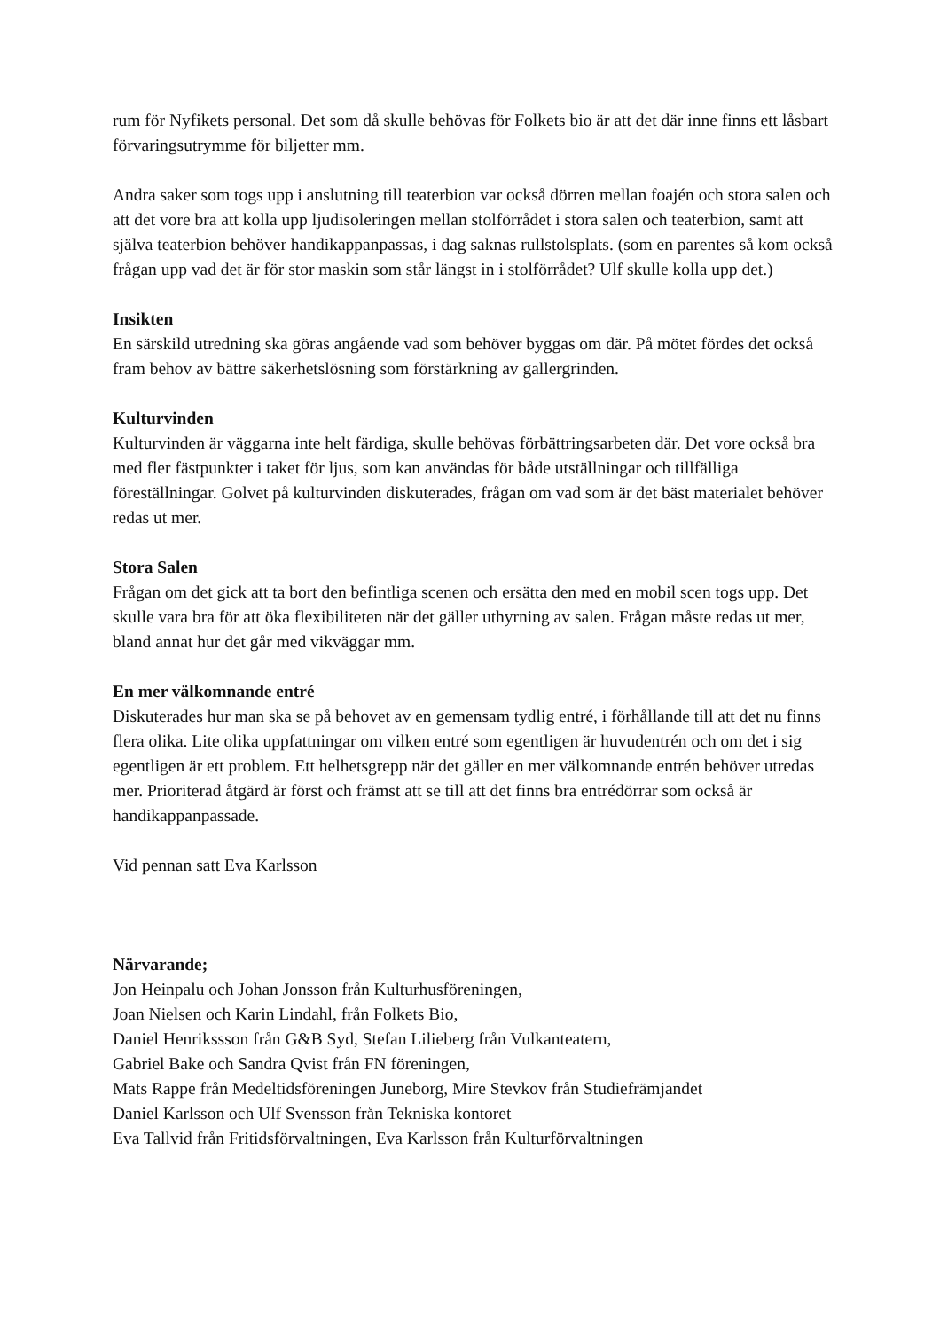rum för Nyfikets personal. Det som då skulle behövas för Folkets bio är att det där inne finns ett låsbart förvaringsutrymme för biljetter mm.
Andra saker som togs upp i anslutning till teaterbion var också dörren mellan foajén och stora salen och att det vore bra att kolla upp ljudisoleringen mellan stolförrådet i stora salen och teaterbion, samt att själva teaterbion behöver handikappanpassas, i dag saknas rullstolsplats. (som en parentes så kom också frågan upp vad det är för stor maskin som står längst in i stolförrådet? Ulf skulle kolla upp det.)
Insikten
En särskild utredning ska göras angående vad som behöver byggas om där. På mötet fördes det också fram behov av bättre säkerhetslösning som förstärkning av gallergrinden.
Kulturvinden
Kulturvinden är väggarna inte helt färdiga, skulle behövas förbättringsarbeten där. Det vore också bra med fler fästpunkter i taket för ljus, som kan användas för både utställningar och tillfälliga föreställningar. Golvet på kulturvinden diskuterades, frågan om vad som är det bäst materialet behöver redas ut mer.
Stora Salen
Frågan om det gick att ta bort den befintliga scenen och ersätta den med en mobil scen togs upp. Det skulle vara bra för att öka flexibiliteten när det gäller uthyrning av salen. Frågan måste redas ut mer, bland annat hur det går med vikväggar mm.
En mer välkomnande entré
Diskuterades hur man ska se på behovet av en gemensam tydlig entré, i förhållande till att det nu finns flera olika. Lite olika uppfattningar om vilken entré som egentligen är huvudentrén och om det i sig egentligen är ett problem. Ett helhetsgrepp när det gäller en mer välkomnande entrén behöver utredas mer. Prioriterad åtgärd är först och främst att se till att det finns bra entrédörrar som också är handikappanpassade.
Vid pennan satt Eva Karlsson
Närvarande;
Jon Heinpalu och Johan Jonsson från Kulturhusföreningen,
Joan Nielsen och Karin Lindahl, från Folkets Bio,
Daniel Henrikssson från G&B Syd, Stefan Lilieberg från Vulkanteatern,
Gabriel Bake och Sandra Qvist från FN föreningen,
Mats Rappe från Medeltidsföreningen Juneborg, Mire Stevkov från Studiefrämjandet
Daniel Karlsson och Ulf Svensson från Tekniska kontoret
Eva Tallvid från Fritidsförvaltningen, Eva Karlsson från Kulturförvaltningen